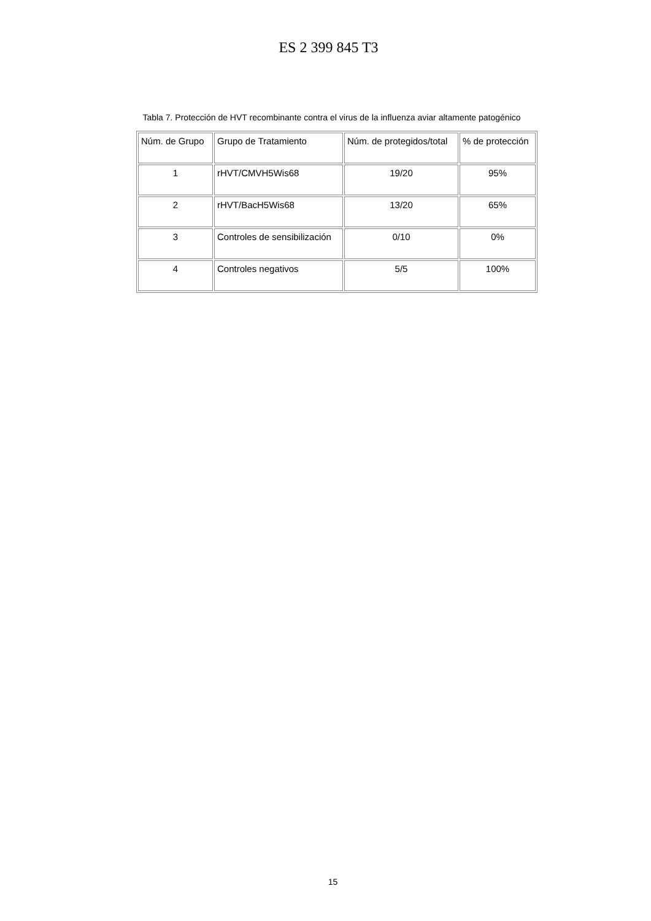ES 2 399 845 T3
Tabla 7. Protección de HVT recombinante contra el virus de la influenza aviar altamente patogénico
| Núm. de Grupo | Grupo de Tratamiento | Núm. de protegidos/total | % de protección |
| 1 | rHVT/CMVH5Wis68 | 19/20 | 95% |
| 2 | rHVT/BacH5Wis68 | 13/20 | 65% |
| 3 | Controles de sensibilización | 0/10 | 0% |
| 4 | Controles negativos | 5/5 | 100% |
15